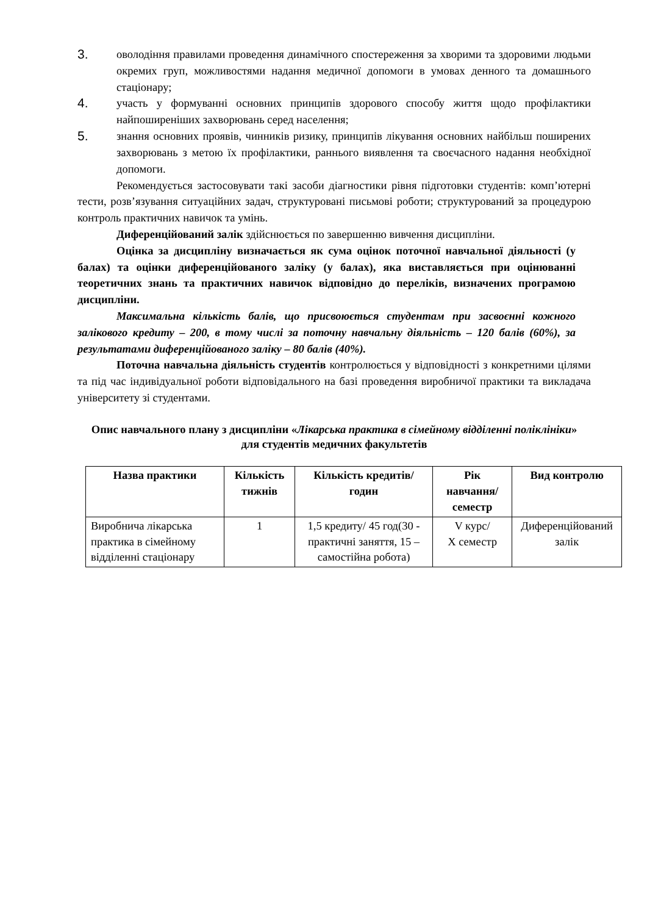3. оволодіння правилами проведення динамічного спостереження за хворими та здоровими людьми окремих груп, можливостями надання медичної допомоги в умовах денного та домашнього стаціонару;
4. участь у формуванні основних принципів здорового способу життя щодо профілактики найпоширеніших захворювань серед населення;
5. знання основних проявів, чинників ризику, принципів лікування основних найбільш поширених захворювань з метою їх профілактики, раннього виявлення та своєчасного надання необхідної допомоги.
Рекомендується застосовувати такі засоби діагностики рівня підготовки студентів: комп’ютерні тести, розв’язування ситуаційних задач, структуровані письмові роботи; структурований за процедурою контроль практичних навичок та умінь.
Диференційований залік здійснюється по завершенню вивчення дисципліни.
Оцінка за дисципліну визначається як сума оцінок поточної навчальної діяльності (у балах) та оцінки диференційованого заліку (у балах), яка виставляється при оцінюванні теоретичних знань та практичних навичок відповідно до переліків, визначених програмою дисципліни.
Максимальна кількість балів, що присвоюється студентам при засвоєнні кожного залікового кредиту – 200, в тому числі за поточну навчальну діяльність – 120 балів (60%), за результатами диференційованого заліку – 80 балів (40%).
Поточна навчальна діяльність студентів контролюється у відповідності з конкретними цілями та під час індивідуальної роботи відповідального на базі проведення виробничої практики та викладача університету зі студентами.
Опис навчального плану з дисципліни «Лікарська практика в сімейному відділенні поліклініки» для студентів медичних факультетів
| Назва практики | Кількість тижнів | Кількість кредитів/ годин | Рік навчання/ семестр | Вид контролю |
| --- | --- | --- | --- | --- |
| Виробнича лікарська практика в сімейному відділенні стаціонару | 1 | 1,5 кредиту/ 45 год(30 - практичні заняття, 15 – самостійна робота) | V курс/ X семестр | Диференційований залік |